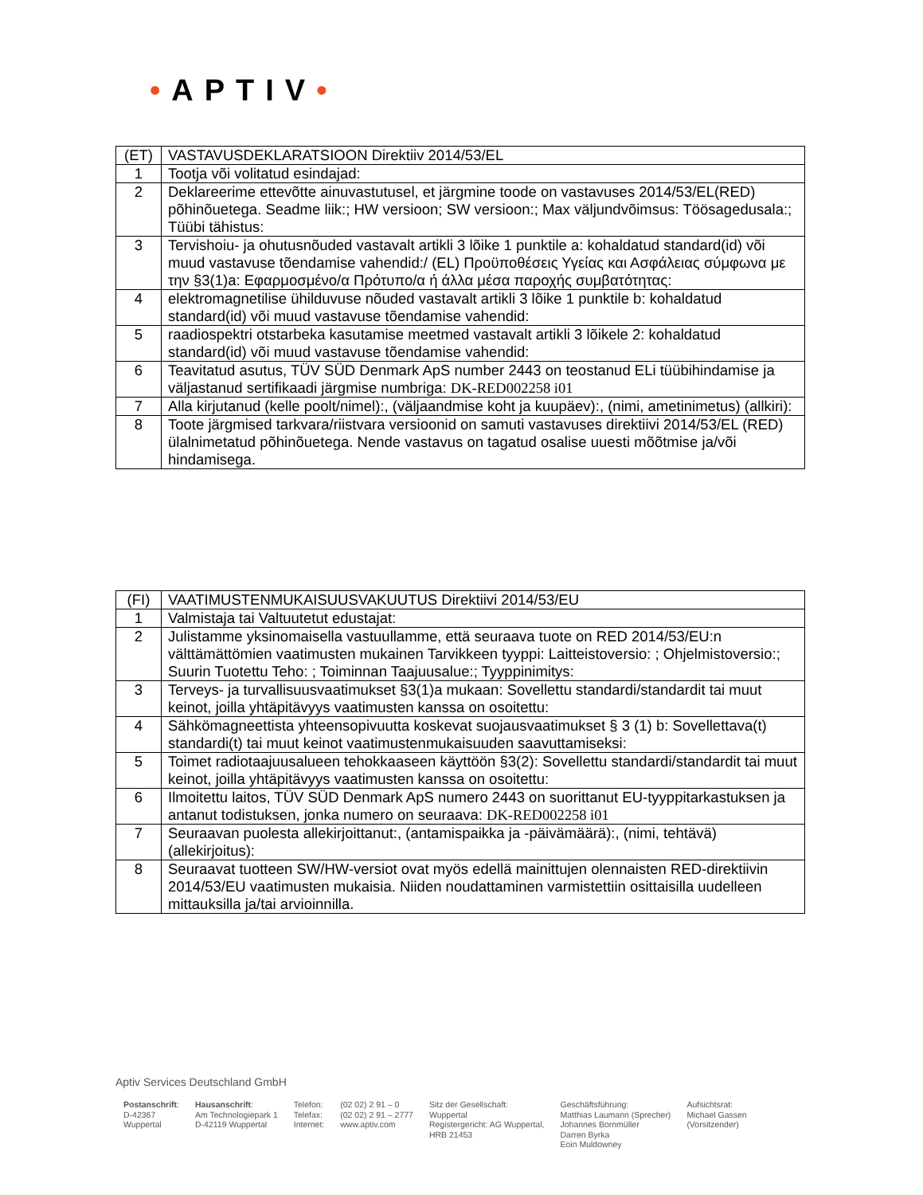•APTIV•
| (ET) | VASTAVUSDEKLARATSIOON Direktiiv 2014/53/EL |
| 1 | Tootja või volitatud esindajad: |
| 2 | Deklareerime ettevõtte ainuvastutusel, et järgmine toode on vastavuses 2014/53/EL(RED) põhinõuetega. Seadme liik:; HW versioon; SW versioon:; Max väljundvõimsus: Töösagedusala:; Tüübi tähistus: |
| 3 | Tervishoiu- ja ohutusnõuded vastavalt artikli 3 lõike 1 punktile a: kohaldatud standard(id) või muud vastavuse tõendamise vahendid:/ (EL) Προϋποθέσεις Υγείας και Ασφάλειας σύμφωνα με την §3(1)a: Εφαρμοσμένο/α Πρότυπο/α ή άλλα μέσα παροχής συμβατότητας: |
| 4 | elektromagnetilise ühilduvuse nõuded vastavalt artikli 3 lõike 1 punktile b: kohaldatud standard(id) või muud vastavuse tõendamise vahendid: |
| 5 | raadiospektri otstarbeka kasutamise meetmed vastavalt artikli 3 lõikele 2: kohaldatud standard(id) või muud vastavuse tõendamise vahendid: |
| 6 | Teavitatud asutus, TÜV SÜD Denmark ApS number 2443 on teostanud ELi tüübihindamise ja väljastanud sertifikaadi järgmise numbriga: DK-RED002258 i01 |
| 7 | Alla kirjutanud (kelle poolt/nimel):, (väljaandmise koht ja kuupäev):, (nimi, ametinimetus) (allkiri): |
| 8 | Toote järgmised tarkvara/riistvara versioonid on samuti vastavuses direktiivi 2014/53/EL (RED) ülalnimetatud põhinõuetega. Nende vastavus on tagatud osalise uuesti mõõtmise ja/või hindamisega. |
| (FI) | VAATIMUSTENMUKAISUUSVAKUUTUS Direktiivi 2014/53/EU |
| 1 | Valmistaja tai Valtuutetut edustajat: |
| 2 | Julistamme yksinomaisella vastuullamme, että seuraava tuote on RED 2014/53/EU:n välttämättömien vaatimusten mukainen Tarvikkeen tyyppi: Laitteistoversio: ; Ohjelmistoversio:; Suurin Tuotettu Teho: ; Toiminnan Taajuusalue:; Tyyppinimitys: |
| 3 | Terveys- ja turvallisuusvaatimukset §3(1)a mukaan: Sovellettu standardi/standardit tai muut keinot, joilla yhtäpitävyys vaatimusten kanssa on osoitettu: |
| 4 | Sähkömagneettista yhteensopivuutta koskevat suojausvaatimukset § 3 (1) b: Sovellettava(t) standardi(t) tai muut keinot vaatimustenmukaisuuden saavuttamiseksi: |
| 5 | Toimet radiotaajuusalueen tehokkaaseen käyttöön §3(2): Sovellettu standardi/standardit tai muut keinot, joilla yhtäpitävyys vaatimusten kanssa on osoitettu: |
| 6 | Ilmoitettu laitos, TÜV SÜD Denmark ApS numero 2443 on suorittanut EU-tyyppitarkastuksen ja antanut todistuksen, jonka numero on seuraava: DK-RED002258 i01 |
| 7 | Seuraavan puolesta allekirjoittanut:, (antamispaikka ja -päivämäärä):, (nimi, tehtävä) (allekirjoitus): |
| 8 | Seuraavat tuotteen SW/HW-versiot ovat myös edellä mainittujen olennaisten RED-direktiivin 2014/53/EU vaatimusten mukaisia. Niiden noudattaminen varmistettiin osittaisilla uudelleen mittauksilla ja/tai arvioinnilla. |
Aptiv Services Deutschland GmbH
| Postanschrift : D-42367 Wuppertal | Hausanschrift : Am Technologiepark 1 D-42119 Wuppertal | Telefon: Telefax: Internet: | (02 02) 2 91 – 0 (02 02) 2 91 – 2777 www.aptiv.com | Sitz der Gesellschaft: Wuppertal Registergericht: AG Wuppertal, HRB 21453 | Geschäftsführung: Matthias Laumann (Sprecher) Johannes Bornmüller Darren Byrka Eoin Muldowney | Aufsichtsrat: Michael Gassen (Vorsitzender) |